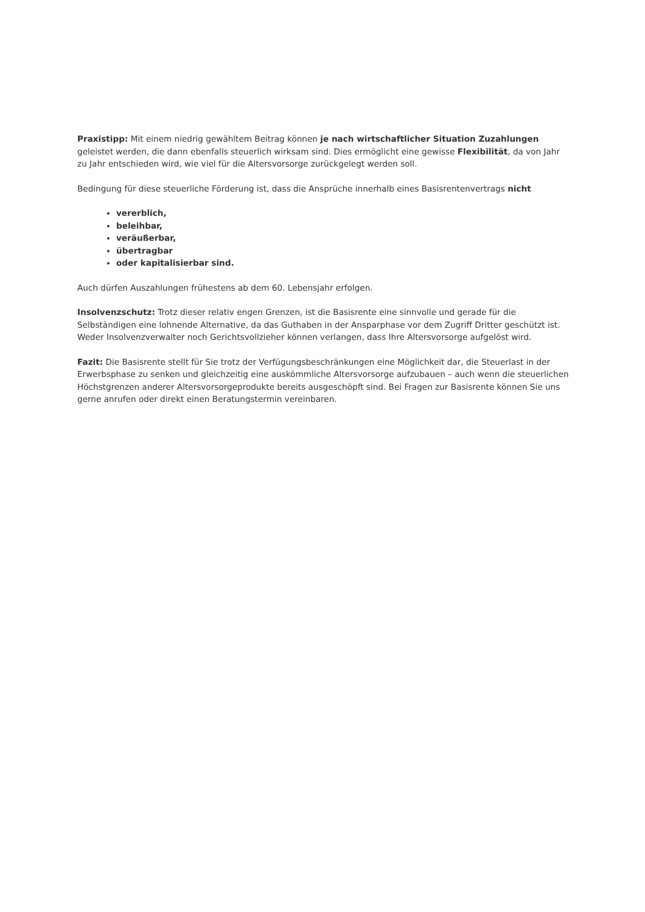Praxistipp: Mit einem niedrig gewähltem Beitrag können je nach wirtschaftlicher Situation Zuzahlungen geleistet werden, die dann ebenfalls steuerlich wirksam sind. Dies ermöglicht eine gewisse Flexibilität, da von Jahr zu Jahr entschieden wird, wie viel für die Altersvorsorge zurückgelegt werden soll.
Bedingung für diese steuerliche Förderung ist, dass die Ansprüche innerhalb eines Basisrentenvertrags nicht
vererblich,
beleihbar,
veräußerbar,
übertragbar
oder kapitalisierbar sind.
Auch dürfen Auszahlungen frühestens ab dem 60. Lebensjahr erfolgen.
Insolvenzschutz: Trotz dieser relativ engen Grenzen, ist die Basisrente eine sinnvolle und gerade für die Selbständigen eine lohnende Alternative, da das Guthaben in der Ansparphase vor dem Zugriff Dritter geschützt ist. Weder Insolvenzverwalter noch Gerichtsvollzieher können verlangen, dass Ihre Altersvorsorge aufgelöst wird.
Fazit: Die Basisrente stellt für Sie trotz der Verfügungsbeschränkungen eine Möglichkeit dar, die Steuerlast in der Erwerbsphase zu senken und gleichzeitig eine auskömmliche Altersvorsorge aufzubauen – auch wenn die steuerlichen Höchstgrenzen anderer Altersvorsorgeprodukte bereits ausgeschöpft sind. Bei Fragen zur Basisrente können Sie uns gerne anrufen oder direkt einen Beratungstermin vereinbaren.